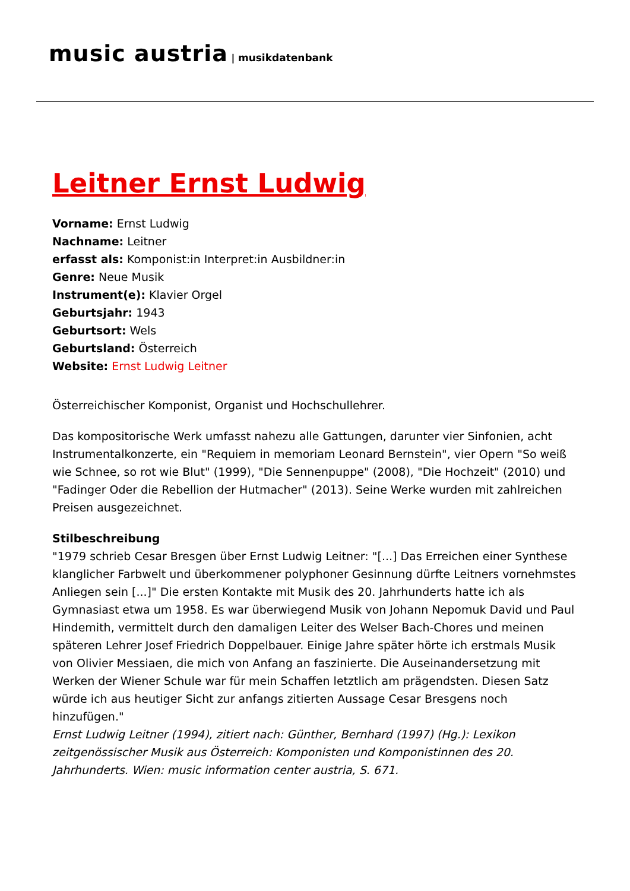music austria | musikdatenbank
Leitner Ernst Ludwig
Vorname: Ernst Ludwig
Nachname: Leitner
erfasst als: Komponist:in Interpret:in Ausbildner:in
Genre: Neue Musik
Instrument(e): Klavier Orgel
Geburtsjahr: 1943
Geburtsort: Wels
Geburtsland: Österreich
Website: Ernst Ludwig Leitner
Österreichischer Komponist, Organist und Hochschullehrer.
Das kompositorische Werk umfasst nahezu alle Gattungen, darunter vier Sinfonien, acht Instrumentalkonzerte, ein "Requiem in memoriam Leonard Bernstein", vier Opern "So weiß wie Schnee, so rot wie Blut" (1999), "Die Sennenpuppe" (2008), "Die Hochzeit" (2010) und "Fadinger Oder die Rebellion der Hutmacher" (2013). Seine Werke wurden mit zahlreichen Preisen ausgezeichnet.
Stilbeschreibung
"1979 schrieb Cesar Bresgen über Ernst Ludwig Leitner: "[...] Das Erreichen einer Synthese klanglicher Farbwelt und überkommener polyphoner Gesinnung dürfte Leitners vornehmstes Anliegen sein [...]" Die ersten Kontakte mit Musik des 20. Jahrhunderts hatte ich als Gymnasiast etwa um 1958. Es war überwiegend Musik von Johann Nepomuk David und Paul Hindemith, vermittelt durch den damaligen Leiter des Welser Bach-Chores und meinen späteren Lehrer Josef Friedrich Doppelbauer. Einige Jahre später hörte ich erstmals Musik von Olivier Messiaen, die mich von Anfang an faszinierte. Die Auseinandersetzung mit Werken der Wiener Schule war für mein Schaffen letztlich am prägendsten. Diesen Satz würde ich aus heutiger Sicht zur anfangs zitierten Aussage Cesar Bresgens noch hinzufügen."
Ernst Ludwig Leitner (1994), zitiert nach: Günther, Bernhard (1997) (Hg.): Lexikon zeitgenössischer Musik aus Österreich: Komponisten und Komponistinnen des 20. Jahrhunderts. Wien: music information center austria, S. 671.